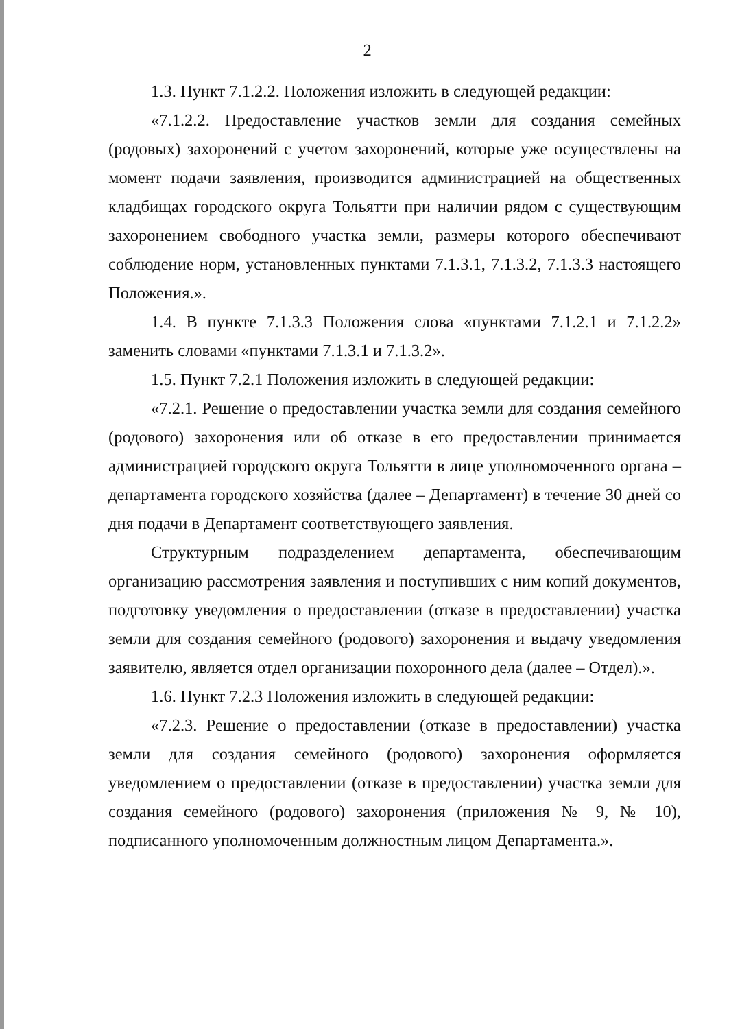2
1.3. Пункт 7.1.2.2. Положения изложить в следующей редакции:
«7.1.2.2. Предоставление участков земли для создания семейных (родовых) захоронений с учетом захоронений, которые уже осуществлены на момент подачи заявления, производится администрацией на общественных кладбищах городского округа Тольятти при наличии рядом с существующим захоронением свободного участка земли, размеры которого обеспечивают соблюдение норм, установленных пунктами 7.1.3.1, 7.1.3.2, 7.1.3.3 настоящего Положения.».
1.4. В пункте 7.1.3.3 Положения слова «пунктами 7.1.2.1 и 7.1.2.2» заменить словами «пунктами 7.1.3.1 и 7.1.3.2».
1.5. Пункт 7.2.1 Положения изложить в следующей редакции:
«7.2.1. Решение о предоставлении участка земли для создания семейного (родового) захоронения или об отказе в его предоставлении принимается администрацией городского округа Тольятти в лице уполномоченного органа – департамента городского хозяйства (далее – Департамент) в течение 30 дней со дня подачи в Департамент соответствующего заявления.
Структурным подразделением департамента, обеспечивающим организацию рассмотрения заявления и поступивших с ним копий документов, подготовку уведомления о предоставлении (отказе в предоставлении) участка земли для создания семейного (родового) захоронения и выдачу уведомления заявителю, является отдел организации похоронного дела (далее – Отдел).».
1.6. Пункт 7.2.3 Положения изложить в следующей редакции:
«7.2.3. Решение о предоставлении (отказе в предоставлении) участка земли для создания семейного (родового) захоронения оформляется уведомлением о предоставлении (отказе в предоставлении) участка земли для создания семейного (родового) захоронения (приложения № 9, № 10), подписанного уполномоченным должностным лицом Департамента.».